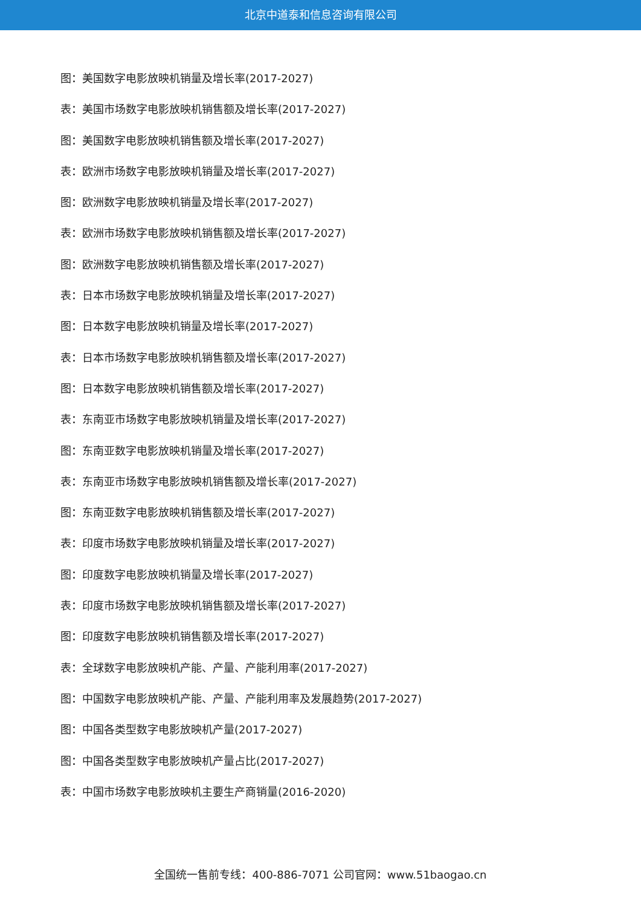北京中道泰和信息咨询有限公司
图：美国数字电影放映机销量及增长率(2017-2027)
表：美国市场数字电影放映机销售额及增长率(2017-2027)
图：美国数字电影放映机销售额及增长率(2017-2027)
表：欧洲市场数字电影放映机销量及增长率(2017-2027)
图：欧洲数字电影放映机销量及增长率(2017-2027)
表：欧洲市场数字电影放映机销售额及增长率(2017-2027)
图：欧洲数字电影放映机销售额及增长率(2017-2027)
表：日本市场数字电影放映机销量及增长率(2017-2027)
图：日本数字电影放映机销量及增长率(2017-2027)
表：日本市场数字电影放映机销售额及增长率(2017-2027)
图：日本数字电影放映机销售额及增长率(2017-2027)
表：东南亚市场数字电影放映机销量及增长率(2017-2027)
图：东南亚数字电影放映机销量及增长率(2017-2027)
表：东南亚市场数字电影放映机销售额及增长率(2017-2027)
图：东南亚数字电影放映机销售额及增长率(2017-2027)
表：印度市场数字电影放映机销量及增长率(2017-2027)
图：印度数字电影放映机销量及增长率(2017-2027)
表：印度市场数字电影放映机销售额及增长率(2017-2027)
图：印度数字电影放映机销售额及增长率(2017-2027)
表：全球数字电影放映机产能、产量、产能利用率(2017-2027)
图：中国数字电影放映机产能、产量、产能利用率及发展趋势(2017-2027)
图：中国各类型数字电影放映机产量(2017-2027)
图：中国各类型数字电影放映机产量占比(2017-2027)
表：中国市场数字电影放映机主要生产商销量(2016-2020)
全国统一售前专线：400-886-7071 公司官网：www.51baogao.cn